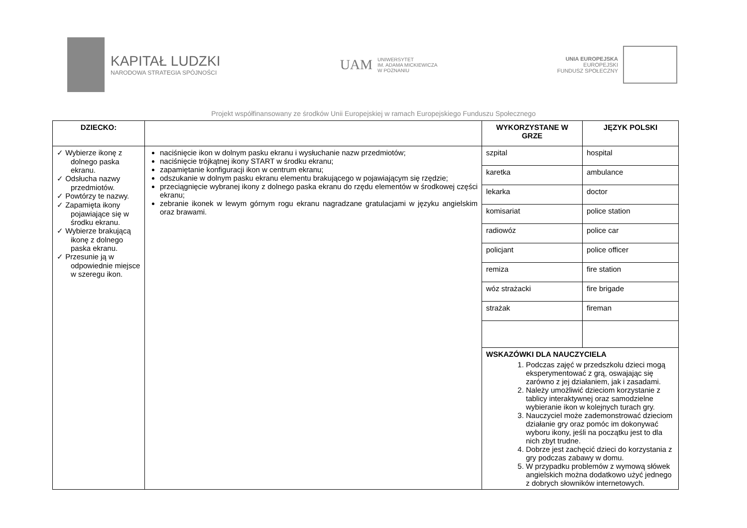KAPITAŁ LUDZKI
NARODOWA STRATEGIA SPÓJNOŚCI
UAM
UNIWERSYTET
IM. ADAMA MICKIEWICZA
W POZNANIU
UNIA EUROPEJSKA
EUROPEJSKI
FUNDUSZ SPOŁECZNY
Projekt współfinansowany ze środków Unii Europejskiej w ramach Europejskiego Funduszu Społecznego
| DZIECKO: | | WYKORZYSTANE W GRZE | JĘZYK POLSKI |
| --- | --- | --- | --- |
| ✓ Wybierze ikonę z dolnego paska ekranu. ✓ Odsłucha nazwy przedmiotów. ✓ Powtórzy te nazwy. ✓ Zapamięta ikony pojawiające się w środku ekranu. ✓ Wybierze brakującą ikonę z dolnego paska ekranu. ✓ Przesunie ją w odpowiednie miejsce w szeregu ikon. | naciśnięcie ikon w dolnym pasku ekranu i wysłuchanie nazw przedmiotów; naciśnięcie trójkątnej ikony START w środku ekranu; zapamiętanie konfiguracji ikon w centrum ekranu; odszukanie w dolnym pasku ekranu elementu brakującego w pojawiającym się rzędzie; przeciągnięcie wybranej ikony z dolnego paska ekranu do rzędu elementów w środkowej części ekranu; zebranie ikonek w lewym górnym rogu ekranu nagradzane gratulacjami w języku angielskim oraz brawami. | szpital | hospital |
| | | karetka | ambulance |
| | | lekarka | doctor |
| | | komisariat | police station |
| | | radiowóz | police car |
| | | policjant | police officer |
| | | remiza | fire station |
| | | wóz strażacki | fire brigade |
| | | strażak | fireman |
| | | WSKAZÓWKI DLA NAUCZYCIELA 1. Podczas zajęć w przedszkolu dzieci mogą eksperymentować z grą, oswajając się zarówno z jej działaniem, jak i zasadami. 2. Należy umożliwić dzieciom korzystanie z tablicy interaktywnej oraz samodzielne wybieranie ikon w kolejnych turach gry. 3. Nauczyciel może zademonstrować dzieciom działanie gry oraz pomóc im dokonywać wyboru ikony, jeśli na początku jest to dla nich zbyt trudne. 4. Dobrze jest zachęcić dzieci do korzystania z gry podczas zabawy w domu. 5. W przypadku problemów z wymową słówek angielskich można dodatkowo użyć jednego z dobrych słowników internetowych. | |